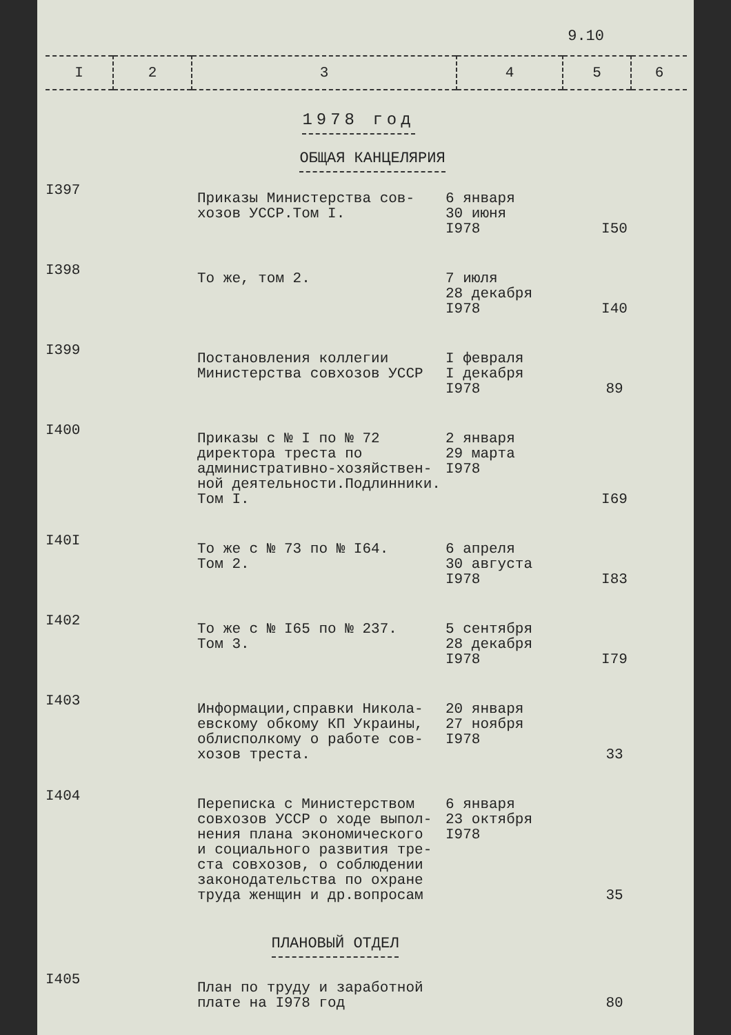9.10
| I | 2 | 3 | 4 | 5 | 6 |
| --- | --- | --- | --- | --- | --- |
1978 год
ОБЩАЯ КАНЦЕЛЯРИЯ
| I397 | Приказы Министерства сов- хозов УССР.Том I. | 6 января 30 июня I978 | I50 |
| I398 | То же, том 2. | 7 июля 28 декабря I978 | I40 |
| I399 | Постановления коллегии Министерства совхозов УССР | I февраля I декабря I978 | 89 |
| I400 | Приказы с № I по № 72 директора треста по административно-хозяйствен- ной деятельности.Подлинники. Том I. | 2 января 29 марта I978 | I69 |
| I40I | То же с № 73 по № I64. Том 2. | 6 апреля 30 августа I978 | I83 |
| I402 | То же с № I65 по № 237. Том 3. | 5 сентября 28 декабря I978 | I79 |
| I403 | Информации,справки Никола- евскому обкому КП Украины, облисполкому о работе сов- хозов треста. | 20 января 27 ноября I978 | 33 |
| I404 | Переписка с Министерством совхозов УССР о ходе выпол- нения плана экономического и социального развития тре- ста совхозов, о соблюдении законодательства по охране труда женщин и др.вопросам | 6 января 23 октября I978 | 35 |
| ПЛАНОВЫЙ ОТДЕЛ | | | |
| I405 | План по труду и заработной плате на I978 год | | 80 |